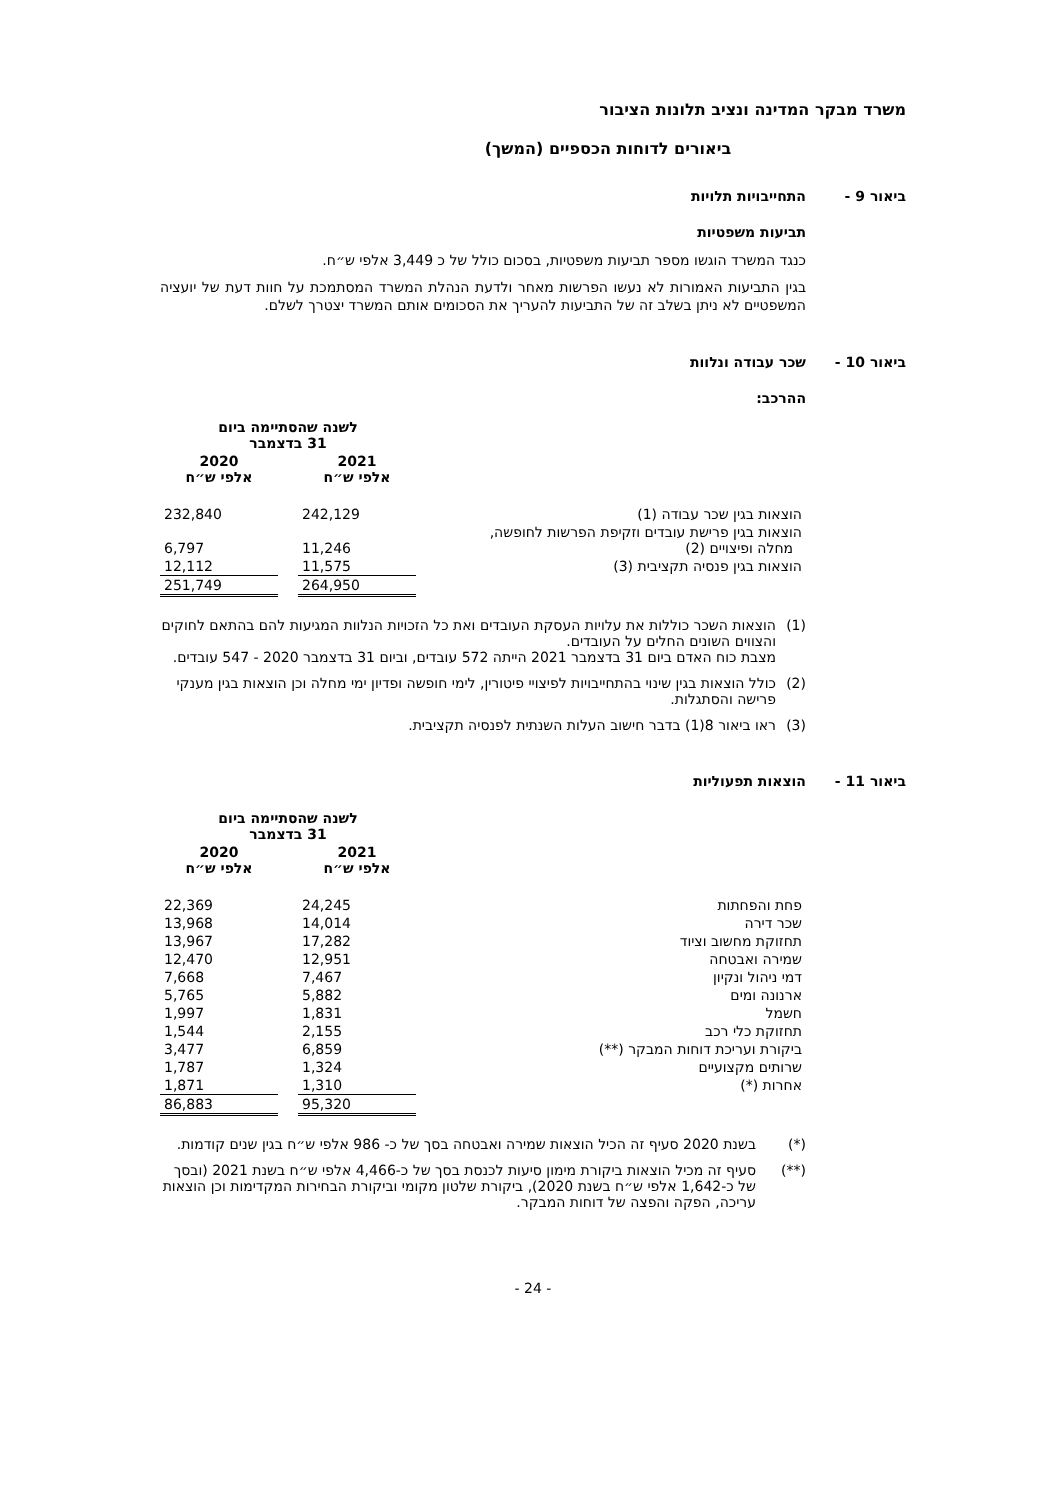משרד מבקר המדינה ונציב תלונות הציבור
ביאורים לדוחות הכספיים (המשך)
ביאור 9 - התחייבויות תלויות
תביעות משפטיות
כנגד המשרד הוגשו מספר תביעות משפטיות, בסכום כולל של כ 3,449 אלפי ש״ח.
בגין התביעות האמורות לא נעשו הפרשות מאחר ולדעת הנהלת המשרד המסתמכת על חוות דעת של יועציה המשפטיים לא ניתן בשלב זה של התביעות להעריך את הסכומים אותם המשרד יצטרך לשלם.
ביאור 10 - שכר עבודה ונלוות
ההרכב:
| | לשנה שהסתיימה ביום 31 בדצמבר | | |
| --- | --- | --- | --- |
| | 2021 אלפי ש״ח | | 2020 אלפי ש״ח |
| הוצאות בגין שכר עבודה (1) | 242,129 | | 232,840 |
| הוצאות בגין פרישת עובדים וזקיפת הפרשות לחופשה, מחלה ופיצויים (2) | 11,246 | | 6,797 |
| הוצאות בגין פנסיה תקציבית (3) | 11,575 | | 12,112 |
| | 264,950 | | 251,749 |
(1) הוצאות השכר כוללות את עלויות העסקת העובדים ואת כל הזכויות הנלוות המגיעות להם בהתאם לחוקים והצווים השונים החלים על העובדים.
מצבת כוח האדם ביום 31 בדצמבר 2021 הייתה 572 עובדים, וביום 31 בדצמבר 2020 - 547 עובדים.
(2) כולל הוצאות בגין שינוי בהתחייבויות לפיצויי פיטורין, לימי חופשה ופדיון ימי מחלה וכן הוצאות בגין מענקי פרישה והסתגלות.
(3) ראו ביאור 8(1) בדבר חישוב העלות השנתית לפנסיה תקציבית.
ביאור 11 - הוצאות תפעוליות
| | לשנה שהסתיימה ביום 31 בדצמבר | | |
| --- | --- | --- | --- |
| | 2021 אלפי ש״ח | | 2020 אלפי ש״ח |
| פחת והפחתות | 24,245 | | 22,369 |
| שכר דירה | 14,014 | | 13,968 |
| תחזוקת מחשוב וציוד | 17,282 | | 13,967 |
| שמירה ואבטחה | 12,951 | | 12,470 |
| דמי ניהול ונקיון | 7,467 | | 7,668 |
| ארנונה ומים | 5,882 | | 5,765 |
| חשמל | 1,831 | | 1,997 |
| תחזוקת כלי רכב | 2,155 | | 1,544 |
| ביקורת ועריכת דוחות המבקר (**) | 6,859 | | 3,477 |
| שרותים מקצועיים | 1,324 | | 1,787 |
| אחרות (*) | 1,310 | | 1,871 |
| | 95,320 | | 86,883 |
(*) בשנת 2020 סעיף זה הכיל הוצאות שמירה ואבטחה בסך של כ- 986 אלפי ש״ח בגין שנים קודמות.
(**) סעיף זה מכיל הוצאות ביקורת מימון סיעות לכנסת בסך של כ-4,466 אלפי ש״ח בשנת 2021 (ובסך של כ-1,642 אלפי ש״ח בשנת 2020), ביקורת שלטון מקומי וביקורת הבחירות המקדימות וכן הוצאות עריכה, הפקה והפצה של דוחות המבקר.
- 24 -